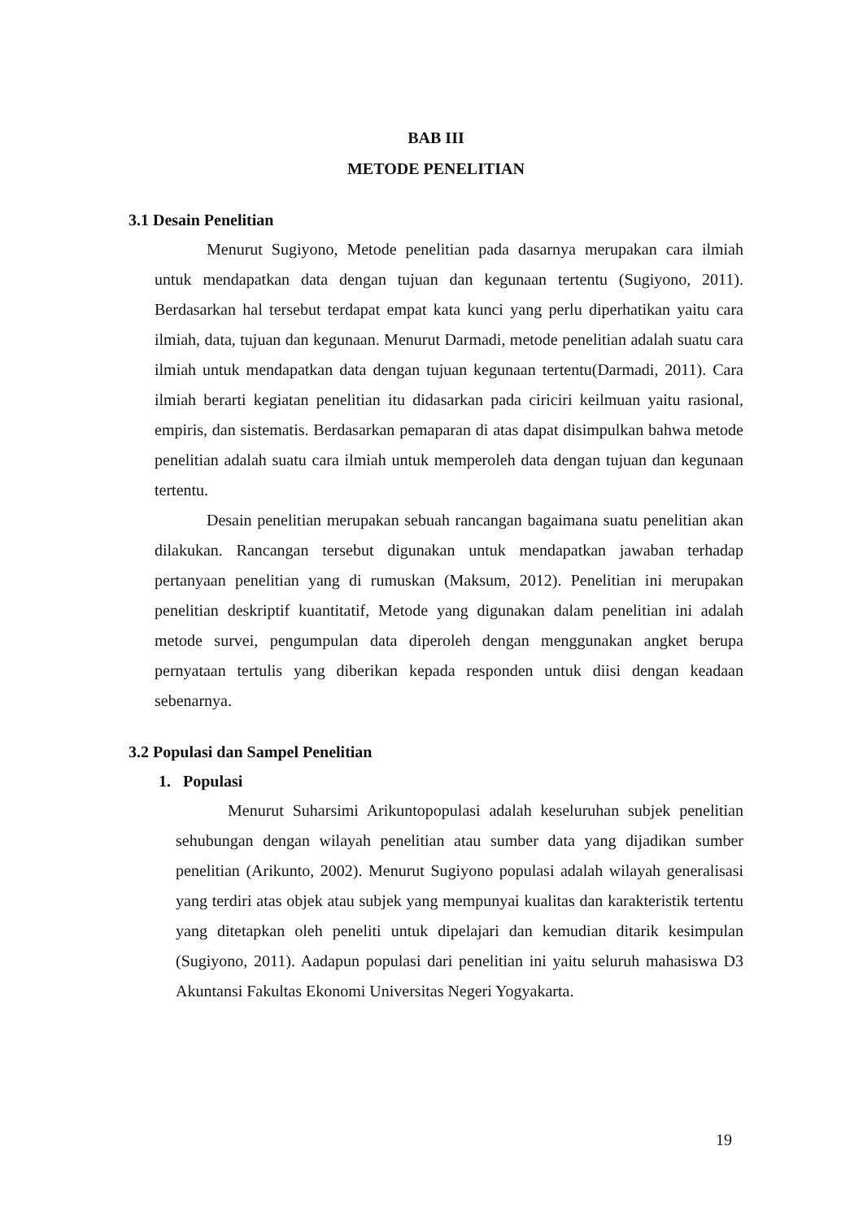BAB III
METODE PENELITIAN
3.1 Desain Penelitian
Menurut Sugiyono, Metode penelitian pada dasarnya merupakan cara ilmiah untuk mendapatkan data dengan tujuan dan kegunaan tertentu (Sugiyono, 2011). Berdasarkan hal tersebut terdapat empat kata kunci yang perlu diperhatikan yaitu cara ilmiah, data, tujuan dan kegunaan. Menurut Darmadi, metode penelitian adalah suatu cara ilmiah untuk mendapatkan data dengan tujuan kegunaan tertentu(Darmadi, 2011). Cara ilmiah berarti kegiatan penelitian itu didasarkan pada ciriciri keilmuan yaitu rasional, empiris, dan sistematis. Berdasarkan pemaparan di atas dapat disimpulkan bahwa metode penelitian adalah suatu cara ilmiah untuk memperoleh data dengan tujuan dan kegunaan tertentu.
Desain penelitian merupakan sebuah rancangan bagaimana suatu penelitian akan dilakukan. Rancangan tersebut digunakan untuk mendapatkan jawaban terhadap pertanyaan penelitian yang di rumuskan (Maksum, 2012). Penelitian ini merupakan penelitian deskriptif kuantitatif, Metode yang digunakan dalam penelitian ini adalah metode survei, pengumpulan data diperoleh dengan menggunakan angket berupa pernyataan tertulis yang diberikan kepada responden untuk diisi dengan keadaan sebenarnya.
3.2 Populasi dan Sampel Penelitian
1. Populasi
Menurut Suharsimi Arikuntopopulasi adalah keseluruhan subjek penelitian sehubungan dengan wilayah penelitian atau sumber data yang dijadikan sumber penelitian (Arikunto, 2002). Menurut Sugiyono populasi adalah wilayah generalisasi yang terdiri atas objek atau subjek yang mempunyai kualitas dan karakteristik tertentu yang ditetapkan oleh peneliti untuk dipelajari dan kemudian ditarik kesimpulan (Sugiyono, 2011). Aadapun populasi dari penelitian ini yaitu seluruh mahasiswa D3 Akuntansi Fakultas Ekonomi Universitas Negeri Yogyakarta.
19